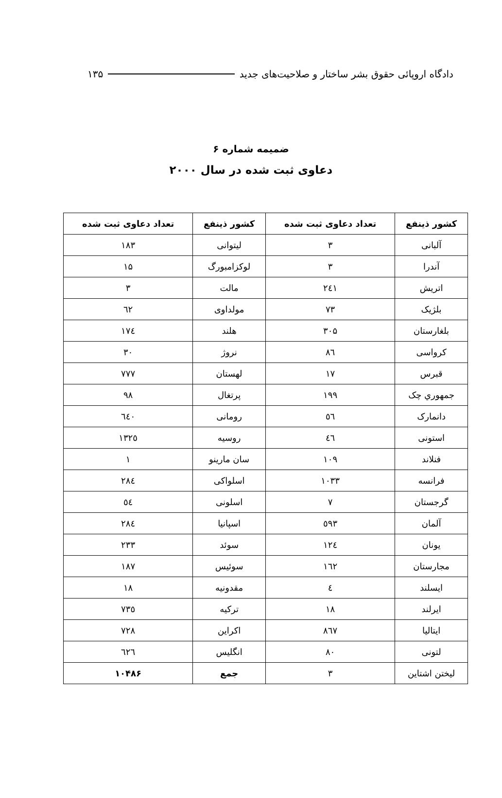دادگاه اروپائی حقوق بشر ساختار و صلاحیت‌های جدید ۱۳۵
ضمیمه شماره ۶
دعاوی ثبت شده در سال ۲۰۰۰
| کشور ذینفع | تعداد دعاوی ثبت شده | کشور ذینفع | تعداد دعاوی ثبت شده |
| --- | --- | --- | --- |
| آلبانی | ۳ | لیتوانی | ۱۸۳ |
| آندرا | ۳ | لوکزامبورگ | ۱۵ |
| اتریش | ۲٤۱ | مالت | ۳ |
| بلژیک | ۷۳ | مولداوی | ٦۲ |
| بلغارستان | ۳۰۵ | هلند | ۱۷٤ |
| کرواسی | ۸٦ | نروژ | ۳۰ |
| قبرس | ۱۷ | لهستان | ۷۷۷ |
| جمهوري چک | ۱۹۹ | پرتغال | ۹۸ |
| دانمارک | ٥٦ | رومانی | ٦٤۰ |
| استونی | ٤٦ | روسیه | ۱۳۲٥ |
| فنلاند | ۱۰۹ | سان مارینو | ۱ |
| فرانسه | ۱۰۳۳ | اسلواکی | ۲۸٤ |
| گرجستان | ۷ | اسلونی | ٥٤ |
| آلمان | ٥۹۳ | اسپانیا | ۲۸٤ |
| یونان | ۱۲٤ | سوئد | ۲۳۳ |
| مجارستان | ۱٦۲ | سوئیس | ۱۸۷ |
| ایسلند | ٤ | مقدونیه | ۱۸ |
| ایرلند | ۱۸ | ترکیه | ۷۳٥ |
| ایتالیا | ۸٦۷ | اکراین | ۷۲۸ |
| لتونی | ۸۰ | انگلیس | ٦۲٦ |
| لیختن اشتاین | ۳ | جمع | ۱۰۴۸۶ |